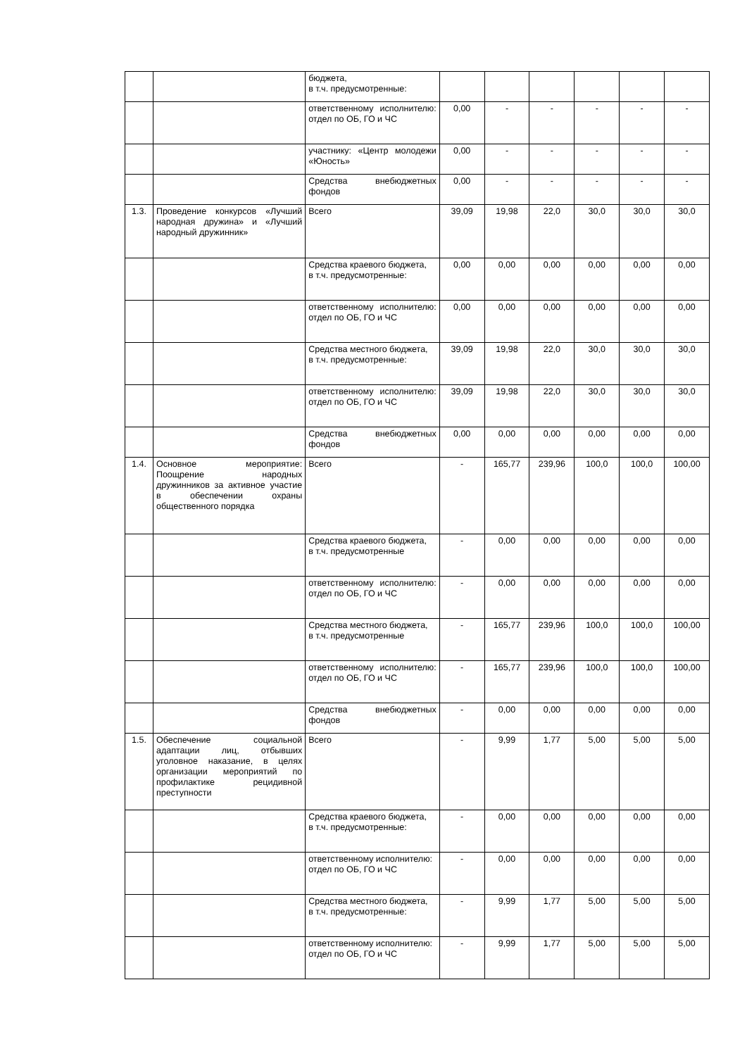| | | бюджета, в т.ч. предусмотренные: | | | | | | |
| | | ответственному исполнителю: отдел по ОБ, ГО и ЧС | 0,00 | - | - | - | - | - |
| | | участнику: «Центр молодежи «Юность» | 0,00 | - | - | - | - | - |
| | | Средства внебюджетных фондов | 0,00 | - | - | - | - | - |
| 1.3. | Проведение конкурсов «Лучший народная дружина» и «Лучший народный дружинник» | Всего | 39,09 | 19,98 | 22,0 | 30,0 | 30,0 | 30,0 |
| | | Средства краевого бюджета, в т.ч. предусмотренные: | 0,00 | 0,00 | 0,00 | 0,00 | 0,00 | 0,00 |
| | | ответственному исполнителю: отдел по ОБ, ГО и ЧС | 0,00 | 0,00 | 0,00 | 0,00 | 0,00 | 0,00 |
| | | Средства местного бюджета, в т.ч. предусмотренные: | 39,09 | 19,98 | 22,0 | 30,0 | 30,0 | 30,0 |
| | | ответственному исполнителю: отдел по ОБ, ГО и ЧС | 39,09 | 19,98 | 22,0 | 30,0 | 30,0 | 30,0 |
| | | Средства внебюджетных фондов | 0,00 | 0,00 | 0,00 | 0,00 | 0,00 | 0,00 |
| 1.4. | Основное мероприятие: Поощрение народных дружинников за активное участие в обеспечении охраны общественного порядка | Всего | - | 165,77 | 239,96 | 100,0 | 100,0 | 100,00 |
| | | Средства краевого бюджета, в т.ч. предусмотренные | - | 0,00 | 0,00 | 0,00 | 0,00 | 0,00 |
| | | ответственному исполнителю: отдел по ОБ, ГО и ЧС | - | 0,00 | 0,00 | 0,00 | 0,00 | 0,00 |
| | | Средства местного бюджета, в т.ч. предусмотренные | - | 165,77 | 239,96 | 100,0 | 100,0 | 100,00 |
| | | ответственному исполнителю: отдел по ОБ, ГО и ЧС | - | 165,77 | 239,96 | 100,0 | 100,0 | 100,00 |
| | | Средства внебюджетных фондов | - | 0,00 | 0,00 | 0,00 | 0,00 | 0,00 |
| 1.5. | Обеспечение социальной адаптации лиц, отбывших уголовное наказание, в целях организации мероприятий по профилактике рецидивной преступности | Всего | - | 9,99 | 1,77 | 5,00 | 5,00 | 5,00 |
| | | Средства краевого бюджета, в т.ч. предусмотренные: | - | 0,00 | 0,00 | 0,00 | 0,00 | 0,00 |
| | | ответственному исполнителю: отдел по ОБ, ГО и ЧС | - | 0,00 | 0,00 | 0,00 | 0,00 | 0,00 |
| | | Средства местного бюджета, в т.ч. предусмотренные: | - | 9,99 | 1,77 | 5,00 | 5,00 | 5,00 |
| | | ответственному исполнителю: отдел по ОБ, ГО и ЧС | - | 9,99 | 1,77 | 5,00 | 5,00 | 5,00 |